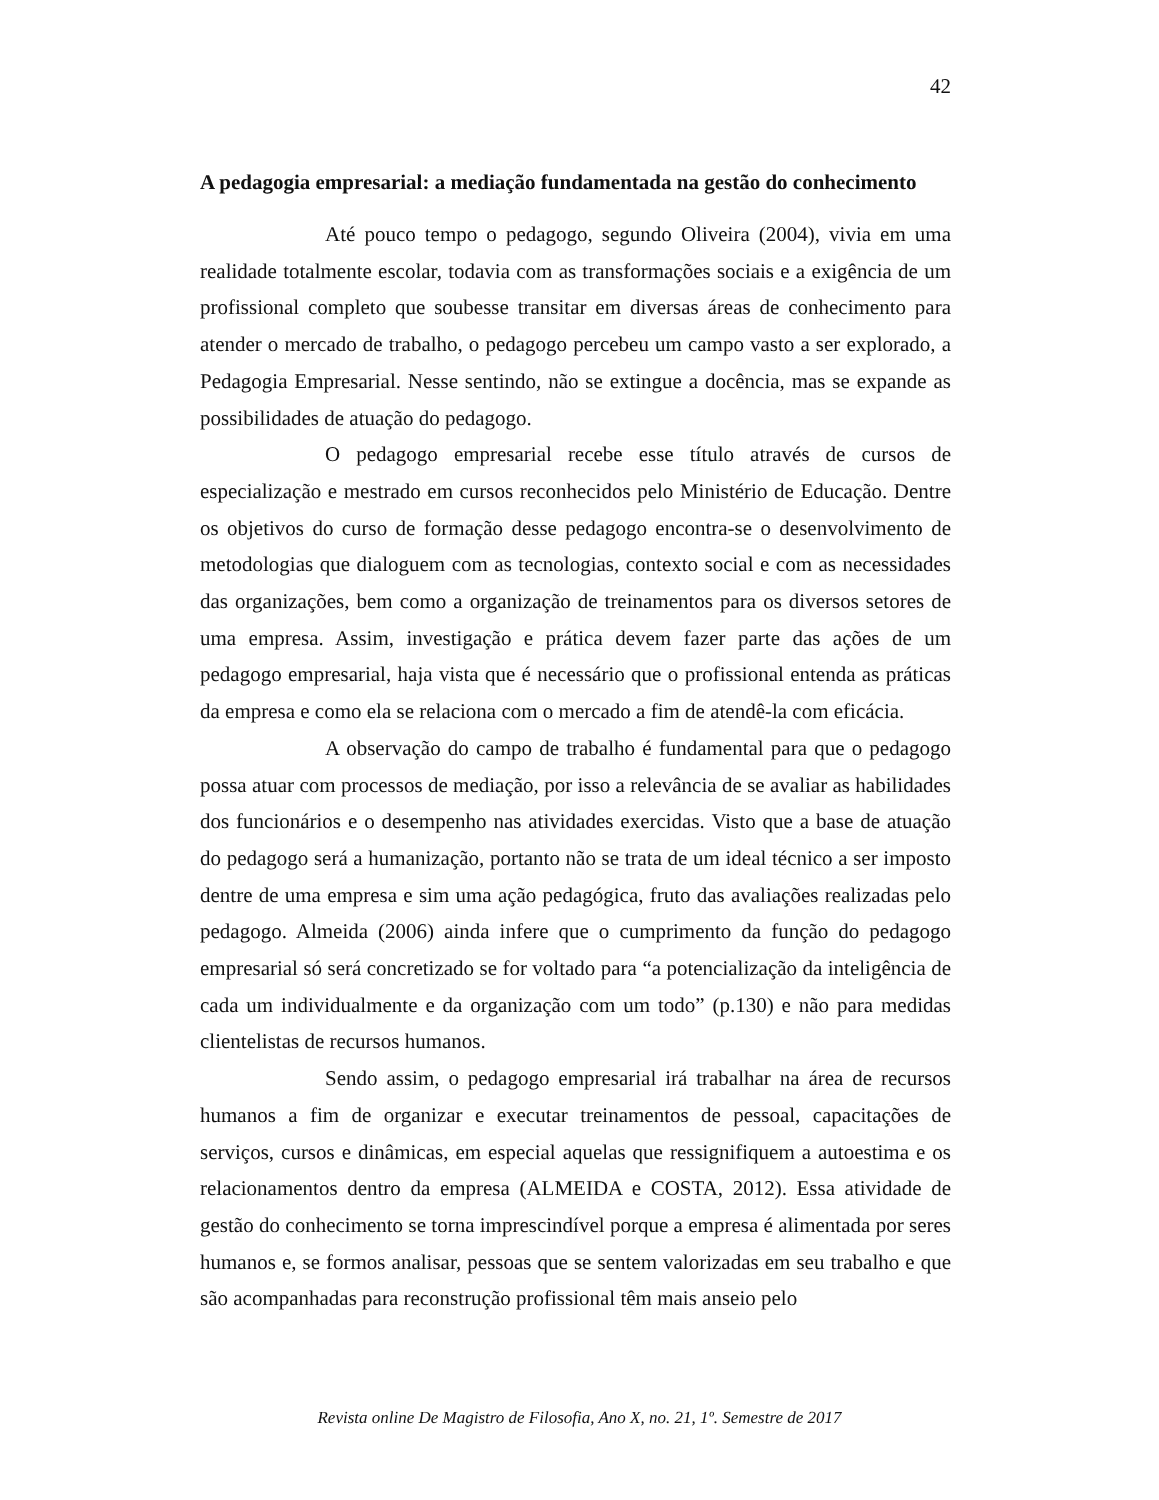42
A pedagogia empresarial: a mediação fundamentada na gestão do conhecimento
Até pouco tempo o pedagogo, segundo Oliveira (2004), vivia em uma realidade totalmente escolar, todavia com as transformações sociais e a exigência de um profissional completo que soubesse transitar em diversas áreas de conhecimento para atender o mercado de trabalho, o pedagogo percebeu um campo vasto a ser explorado, a Pedagogia Empresarial. Nesse sentindo, não se extingue a docência, mas se expande as possibilidades de atuação do pedagogo.
O pedagogo empresarial recebe esse título através de cursos de especialização e mestrado em cursos reconhecidos pelo Ministério de Educação. Dentre os objetivos do curso de formação desse pedagogo encontra-se o desenvolvimento de metodologias que dialoguem com as tecnologias, contexto social e com as necessidades das organizações, bem como a organização de treinamentos para os diversos setores de uma empresa. Assim, investigação e prática devem fazer parte das ações de um pedagogo empresarial, haja vista que é necessário que o profissional entenda as práticas da empresa e como ela se relaciona com o mercado a fim de atendê-la com eficácia.
A observação do campo de trabalho é fundamental para que o pedagogo possa atuar com processos de mediação, por isso a relevância de se avaliar as habilidades dos funcionários e o desempenho nas atividades exercidas. Visto que a base de atuação do pedagogo será a humanização, portanto não se trata de um ideal técnico a ser imposto dentre de uma empresa e sim uma ação pedagógica, fruto das avaliações realizadas pelo pedagogo. Almeida (2006) ainda infere que o cumprimento da função do pedagogo empresarial só será concretizado se for voltado para “a potencialização da inteligência de cada um individualmente e da organização com um todo” (p.130) e não para medidas clientelistas de recursos humanos.
Sendo assim, o pedagogo empresarial irá trabalhar na área de recursos humanos a fim de organizar e executar treinamentos de pessoal, capacitações de serviços, cursos e dinâmicas, em especial aquelas que ressignifiquem a autoestima e os relacionamentos dentro da empresa (ALMEIDA e COSTA, 2012). Essa atividade de gestão do conhecimento se torna imprescindível porque a empresa é alimentada por seres humanos e, se formos analisar, pessoas que se sentem valorizadas em seu trabalho e que são acompanhadas para reconstrução profissional têm mais anseio pelo
Revista online De Magistro de Filosofia, Ano X, no. 21, 1º. Semestre de 2017